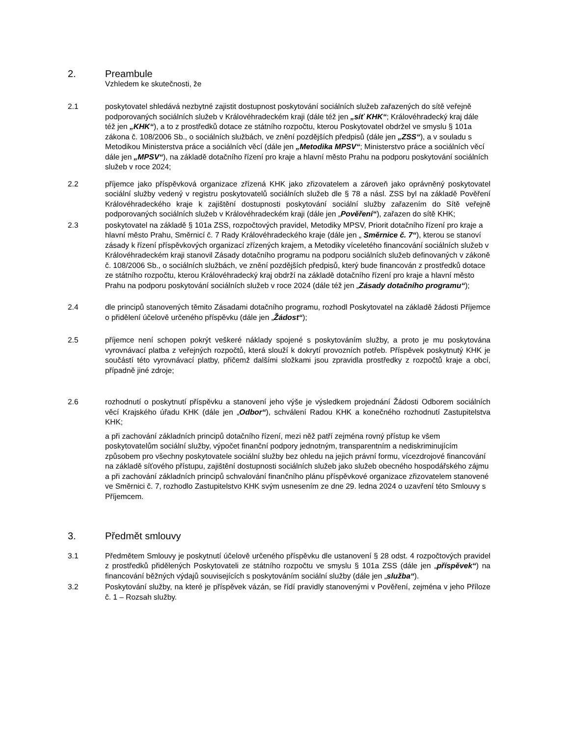2. Preambule
Vzhledem ke skutečnosti, že
2.1 poskytovatel shledává nezbytné zajistit dostupnost poskytování sociálních služeb zařazených do sítě veřejně podporovaných sociálních služeb v Královéhradeckém kraji (dále též jen „síť KHK“; Královéhradecký kraj dále též jen „KHK“), a to z prostředků dotace ze státního rozpočtu, kterou Poskytovatel obdržel ve smyslu § 101a zákona č. 108/2006 Sb., o sociálních službách, ve znění pozdějších předpisů (dále jen „ZSS“), a v souladu s Metodikou Ministerstva práce a sociálních věcí (dále jen „Metodika MPSV“; Ministerstvo práce a sociálních věcí dále jen „MPSV“), na základě dotačního řízení pro kraje a hlavní město Prahu na podporu poskytování sociálních služeb v roce 2024;
2.2 příjemce jako příspěvková organizace zřízená KHK jako zřizovatelem a zároveň jako oprávněný poskytovatel sociální služby vedený v registru poskytovatelů sociálních služeb dle § 78 a násl. ZSS byl na základě Pověření Královéhradeckého kraje k zajištění dostupnosti poskytování sociální služby zařazením do Sítě veřejně podporovaných sociálních služeb v Královéhradeckém kraji (dále jen „Pověření“), zařazen do sítě KHK;
2.3 poskytovatel na základě § 101a ZSS, rozpočtových pravidel, Metodiky MPSV, Priorit dotačního řízení pro kraje a hlavní město Prahu, Směrnicí č. 7 Rady Královéhradeckého kraje (dále jen „ Směrnice č. 7“), kterou se stanoví zásady k řízení příspěvkových organizací zřízených krajem, a Metodiky víceletého financování sociálních služeb v Královéhradeckém kraji stanovil Zásady dotačního programu na podporu sociálních služeb definovaných v zákoně č. 108/2006 Sb., o sociálních službách, ve znění pozdějších předpisů, který bude financován z prostředků dotace ze státního rozpočtu, kterou Královéhradecký kraj obdrží na základě dotačního řízení pro kraje a hlavní město Prahu na podporu poskytování sociálních služeb v roce 2024 (dále též jen „Zásady dotačního programu“);
2.4 dle principů stanovených těmito Zásadami dotačního programu, rozhodl Poskytovatel na základě žádosti Příjemce o přidělení účelově určeného příspěvku (dále jen „Žádost“);
2.5 příjemce není schopen pokrýt veškeré náklady spojené s poskytováním služby, a proto je mu poskytována vyrovnávací platba z veřejných rozpočtů, která slouží k dokrytí provozních potřeb. Příspěvek poskytnutý KHK je součástí této vyrovnávací platby, přičemž dalšími složkami jsou zpravidla prostředky z rozpočtů kraje a obcí, případně jiné zdroje;
2.6 rozhodnutí o poskytnutí příspěvku a stanovení jeho výše je výsledkem projednání Žádosti Odborem sociálních věcí Krajského úřadu KHK (dále jen „Odbor“), schválení Radou KHK a konečného rozhodnutí Zastupitelstva KHK;
a při zachování základních principů dotačního řízení, mezi něž patří zejména rovný přístup ke všem poskytovatelům sociální služby, výpočet finanční podpory jednotným, transparentním a nediskriminujícím způsobem pro všechny poskytovatele sociální služby bez ohledu na jejich právní formu, vícezdrojové financování na základě síťového přístupu, zajištění dostupnosti sociálních služeb jako služeb obecného hospodářského zájmu a při zachování základních principů schvalování finančního plánu příspěvkové organizace zřizovatelem stanovené ve Směrnici č. 7, rozhodlo Zastupitelstvo KHK svým usnesením ze dne 29. ledna 2024 o uzavření této Smlouvy s Příjemcem.
3. Předmět smlouvy
3.1 Předmětem Smlouvy je poskytnutí účelově určeného příspěvku dle ustanovení § 28 odst. 4 rozpočtových pravidel z prostředků přidělených Poskytovateli ze státního rozpočtu ve smyslu § 101a ZSS (dále jen „příspěvek“) na financování běžných výdajů souvisejících s poskytováním sociální služby (dále jen „služba“).
3.2 Poskytování služby, na které je příspěvek vázán, se řídí pravidly stanovenými v Pověření, zejména v jeho Příloze č. 1 – Rozsah služby.